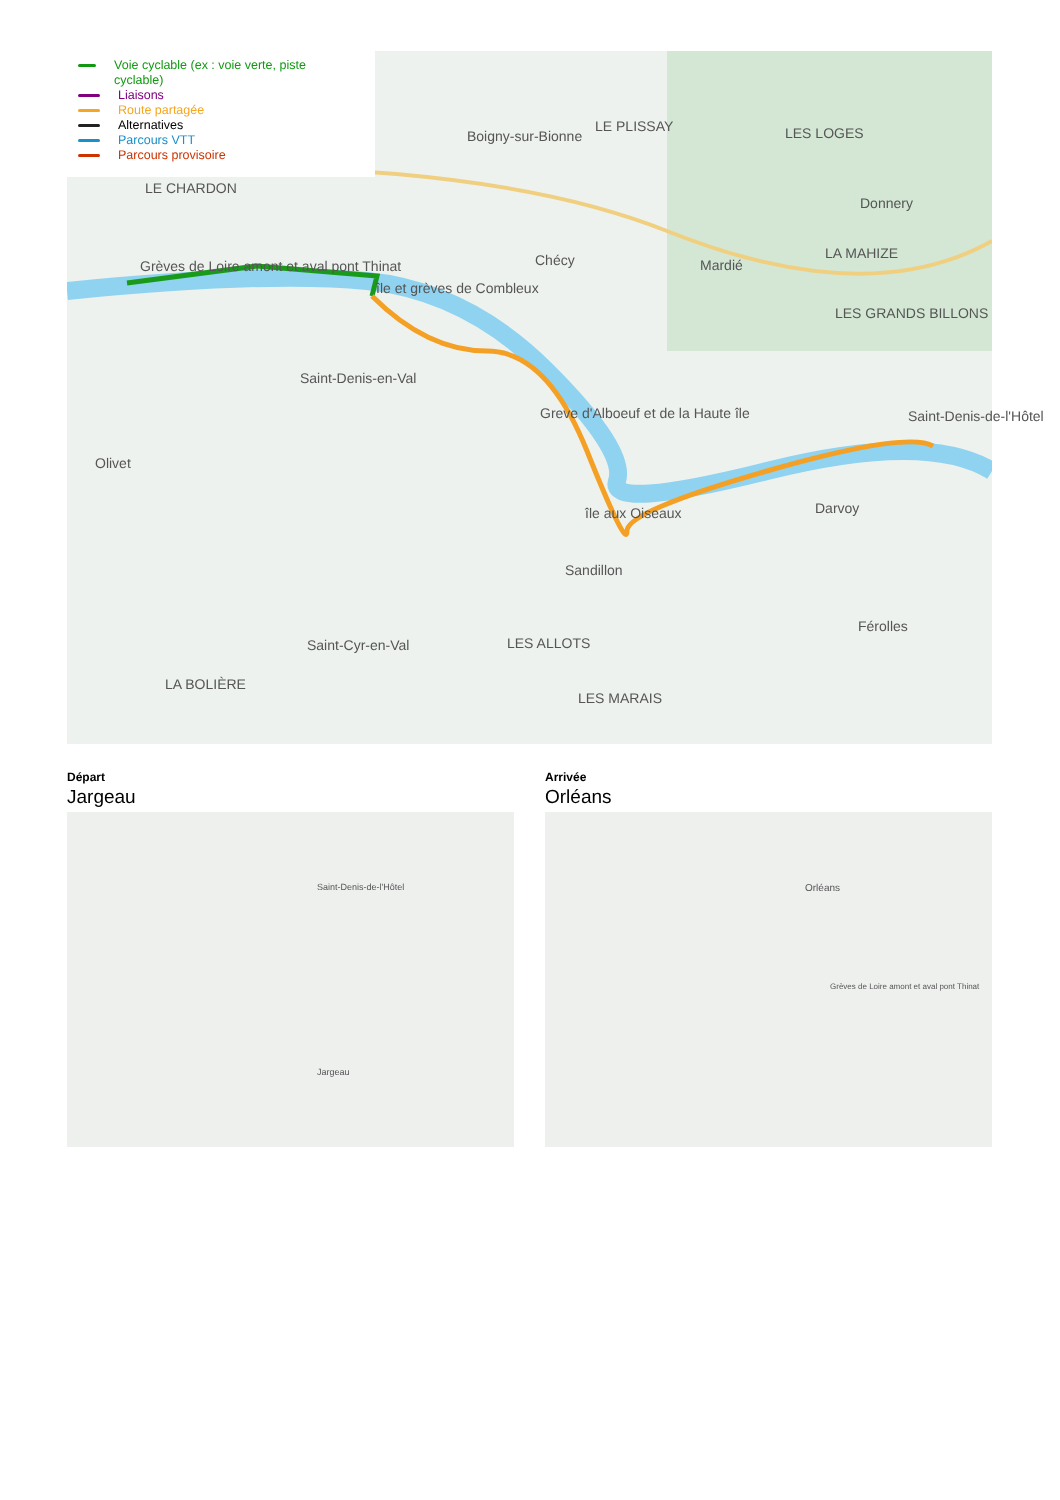Voie cyclable (ex : voie verte, piste cyclable)
Liaisons
Route partagée
Alternatives
Parcours VTT
Parcours provisoire
Grèves de Loire amont et aval pont Thinat
île et grèves de Combleux
Saint-Denis-en-Val
Olivet
Greve d'Alboeuf et de la Haute île
île aux Oiseaux
Sandillon
Saint-Cyr-en-Val LES ALLOTS
LA BOLIÈRE
LES MARAIS
Darvoy
Férolles
Saint-Denis-de-l'Hôtel
Chécy Mardié
Donnery
Boigny-sur-Bionne
LE CHARDON
LE PLISSAY LES LOGES
LA MAHIZE
LES GRANDS BILLONS
Départ
Jargeau
Jargeau
Saint-Denis-de-l'Hôtel
Arrivée
Orléans
Orléans
Grèves de Loire amont et aval pont Thinat